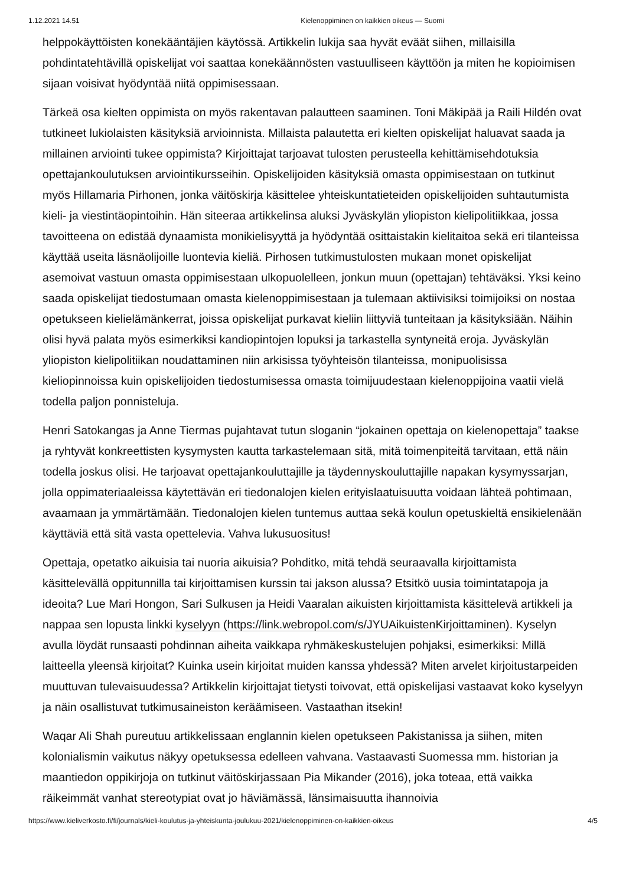1.12.2021 14.51 Kielenoppiminen on kaikkien oikeus — Suomi
helppokäyttöisten konekääntäjien käytössä. Artikkelin lukija saa hyvät eväät siihen, millaisilla pohdintatehtävillä opiskelijat voi saattaa konekäännösten vastuulliseen käyttöön ja miten he kopioimisen sijaan voisivat hyödyntää niitä oppimisessaan.
Tärkeä osa kielten oppimista on myös rakentavan palautteen saaminen. Toni Mäkipää ja Raili Hildén ovat tutkineet lukiolaisten käsityksiä arvioinnista. Millaista palautetta eri kielten opiskelijat haluavat saada ja millainen arviointi tukee oppimista? Kirjoittajat tarjoavat tulosten perusteella kehittämisehdotuksia opettajankoulutuksen arviointikursseihin. Opiskelijoiden käsityksiä omasta oppimisestaan on tutkinut myös Hillamaria Pirhonen, jonka väitöskirja käsittelee yhteiskuntatieteiden opiskelijoiden suhtautumista kieli- ja viestintäopintoihin. Hän siteeraa artikkelinsa aluksi Jyväskylän yliopiston kielipolitiikkaa, jossa tavoitteena on edistää dynaamista monikielisyyttä ja hyödyntää osittaistakin kielitaitoa sekä eri tilanteissa käyttää useita läsnäolijoille luontevia kieliä. Pirhosen tutkimustulosten mukaan monet opiskelijat asemoivat vastuun omasta oppimisestaan ulkopuolelleen, jonkun muun (opettajan) tehtäväksi. Yksi keino saada opiskelijat tiedostumaan omasta kielenoppimisestaan ja tulemaan aktiivisiksi toimijoiksi on nostaa opetukseen kielielämänkerrat, joissa opiskelijat purkavat kieliin liittyviä tunteitaan ja käsityksiään. Näihin olisi hyvä palata myös esimerkiksi kandiopintojen lopuksi ja tarkastella syntyneitä eroja. Jyväskylän yliopiston kielipolitiikan noudattaminen niin arkisissa työyhteisön tilanteissa, monipuolisissa kieliopinnoissa kuin opiskelijoiden tiedostumisessa omasta toimijuudestaan kielenoppijoina vaatii vielä todella paljon ponnisteluja.
Henri Satokangas ja Anne Tiermas pujahtavat tutun sloganin “jokainen opettaja on kielenopettaja” taakse ja ryhtyvät konkreettisten kysymysten kautta tarkastelemaan sitä, mitä toimenpiteitä tarvitaan, että näin todella joskus olisi. He tarjoavat opettajankouluttajille ja täydennyskouluttajille napakan kysymyssarjan, jolla oppimateriaaleissa käytettävän eri tiedonalojen kielen erityislaatuisuutta voidaan lähteä pohtimaan, avaamaan ja ymmärtämään. Tiedonalojen kielen tuntemus auttaa sekä koulun opetuskieltä ensikielenään käyttäviä että sitä vasta opettelevia. Vahva lukusuositus!
Opettaja, opetatko aikuisia tai nuoria aikuisia? Pohditko, mitä tehdä seuraavalla kirjoittamista käsittelevällä oppitunnilla tai kirjoittamisen kurssin tai jakson alussa? Etsitkö uusia toimintatapoja ja ideoita? Lue Mari Hongon, Sari Sulkusen ja Heidi Vaaralan aikuisten kirjoittamista käsittelevä artikkeli ja nappaa sen lopusta linkki kyselyyn (https://link.webropol.com/s/JYUAikuistenKirjoittaminen). Kyselyn avulla löydät runsaasti pohdinnan aiheita vaikkapa ryhmäkeskustelujen pohjaksi, esimerkiksi: Millä laitteella yleensä kirjoitat? Kuinka usein kirjoitat muiden kanssa yhdessä? Miten arvelet kirjoitustarpeiden muuttuvan tulevaisuudessa? Artikkelin kirjoittajat tietysti toivovat, että opiskelijasi vastaavat koko kyselyyn ja näin osallistuvat tutkimusaineiston keräämiseen. Vastaathan itsekin!
Waqar Ali Shah pureutuu artikkelissaan englannin kielen opetukseen Pakistanissa ja siihen, miten kolonialismin vaikutus näkyy opetuksessa edelleen vahvana. Vastaavasti Suomessa mm. historian ja maantiedon oppikirjoja on tutkinut väitöskirjassaan Pia Mikander (2016), joka toteaa, että vaikka räikeimmät vanhat stereotypiat ovat jo häviämässä, länsimaisuutta ihannoivia
https://www.kieliverkosto.fi/fi/journals/kieli-koulutus-ja-yhteiskunta-joulukuu-2021/kielenoppiminen-on-kaikkien-oikeus 4/5